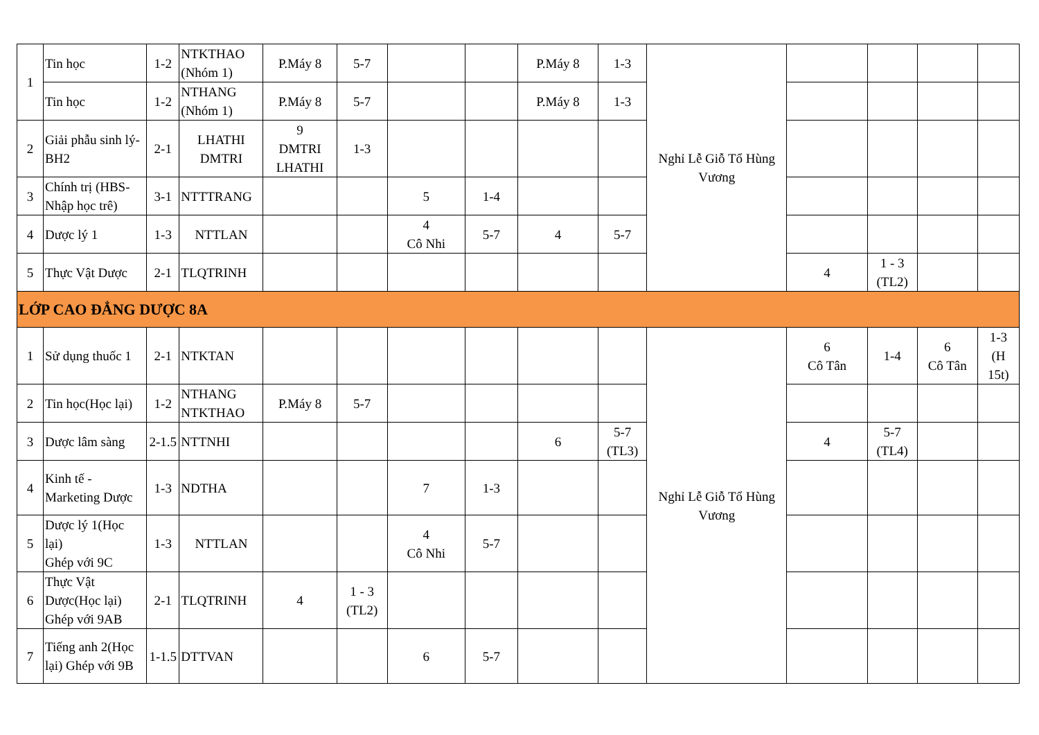| 1 | Tin học | 1-2 | NTKTHAO (Nhóm 1) | P.Máy 8 | 5-7 | | | P.Máy 8 | 1-3 | Nghỉ Lễ Giỗ Tổ Hùng Vương | | | | |
| | Tin học | 1-2 | NTHANG (Nhóm 1) | P.Máy 8 | 5-7 | | | P.Máy 8 | 1-3 | | | | | |
| 2 | Giải phẫu sinh lý-BH2 | 2-1 | LHATHI DMTRI | 9 DMTRI LHATHI | 1-3 | | | | | | | | | |
| 3 | Chính trị (HBS-Nhập học trê) | 3-1 | NTTTRANG | | | 5 | 1-4 | | | | | | | |
| 4 | Dược lý 1 | 1-3 | NTTLAN | | | 4 Cô Nhi | 5-7 | 4 | 5-7 | | | | | |
| 5 | Thực Vật Dược | 2-1 | TLQTRINH | | | | | | | | 4 | 1 - 3 (TL2) | | |
| LỚP CAO ĐẲNG DƯỢC 8A | | | | | | | | | | | | | | |
| 1 | Sử dụng thuốc 1 | 2-1 | NTKTAN | | | | | | | Nghỉ Lễ Giỗ Tổ Hùng Vương | 6 Cô Tân | 1-4 | 6 Cô Tân | 1-3 (H 15t) |
| 2 | Tin học(Học lại) | 1-2 | NTHANG NTKTHAO | P.Máy 8 | 5-7 | | | | | | | | | |
| 3 | Dược lâm sàng | 2-1.5 | NTTNHI | | | | | 6 | 5-7 (TL3) | | 4 | 5-7 (TL4) | | |
| 4 | Kinh tế - Marketing Dược | 1-3 | NDTHA | | | 7 | 1-3 | | | | | | | |
| 5 | Dược lý 1(Học lại) Ghép với 9C | 1-3 | NTTLAN | | | 4 Cô Nhi | 5-7 | | | | | | | |
| 6 | Thực Vật Dược(Học lại) Ghép với 9AB | 2-1 | TLQTRINH | 4 | 1 - 3 (TL2) | | | | | | | | | |
| 7 | Tiếng anh 2(Học lại) Ghép với 9B | 1-1.5 | DTTVAN | | | 6 | 5-7 | | | | | | | |